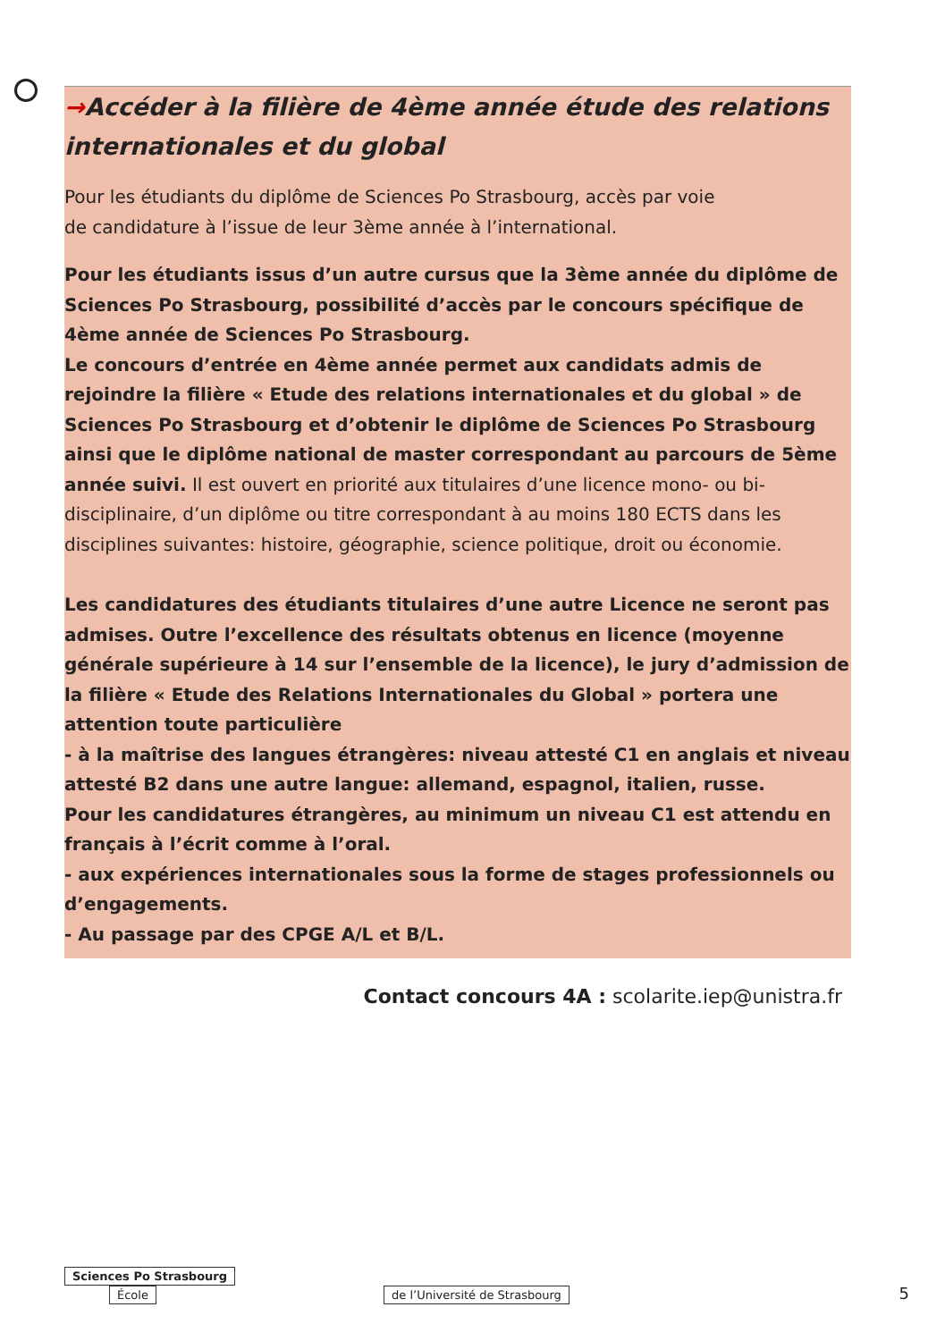→Accéder à la filière de 4ème année étude des relations internationales et du global
Pour les étudiants du diplôme de Sciences Po Strasbourg, accès par voie
de candidature à l’issue de leur 3ème année à l’international.
Pour les étudiants issus d’un autre cursus que la 3ème année du diplôme de Sciences Po Strasbourg, possibilité d’accès par le concours spécifique de 4ème année de Sciences Po Strasbourg.
Le concours d’entrée en 4ème année permet aux candidats admis de rejoindre la filière « Etude des relations internationales et du global » de Sciences Po Strasbourg et d’obtenir le diplôme de Sciences Po Strasbourg ainsi que le diplôme national de master correspondant au parcours de 5ème année suivi. Il est ouvert en priorité aux titulaires d’une licence mono- ou bi-disciplinaire, d’un diplôme ou titre correspondant à au moins 180 ECTS dans les disciplines suivantes: histoire, géographie, science politique, droit ou économie.
Les candidatures des étudiants titulaires d’une autre Licence ne seront pas admises. Outre l’excellence des résultats obtenus en licence (moyenne générale supérieure à 14 sur l’ensemble de la licence), le jury d’admission de la filière « Etude des Relations Internationales du Global » portera une attention toute particulière
- à la maîtrise des langues étrangères: niveau attesté C1 en anglais et niveau attesté B2 dans une autre langue: allemand, espagnol, italien, russe.
Pour les candidatures étrangères, au minimum un niveau C1 est attendu en français à l’écrit comme à l’oral.
- aux expériences internationales sous la forme de stages professionnels ou d’engagements.
- Au passage par des CPGE A/L et B/L.
Contact concours 4A : scolarite.iep@unistra.fr
Sciences Po Strasbourg
École de l’Université de Strasbourg
5